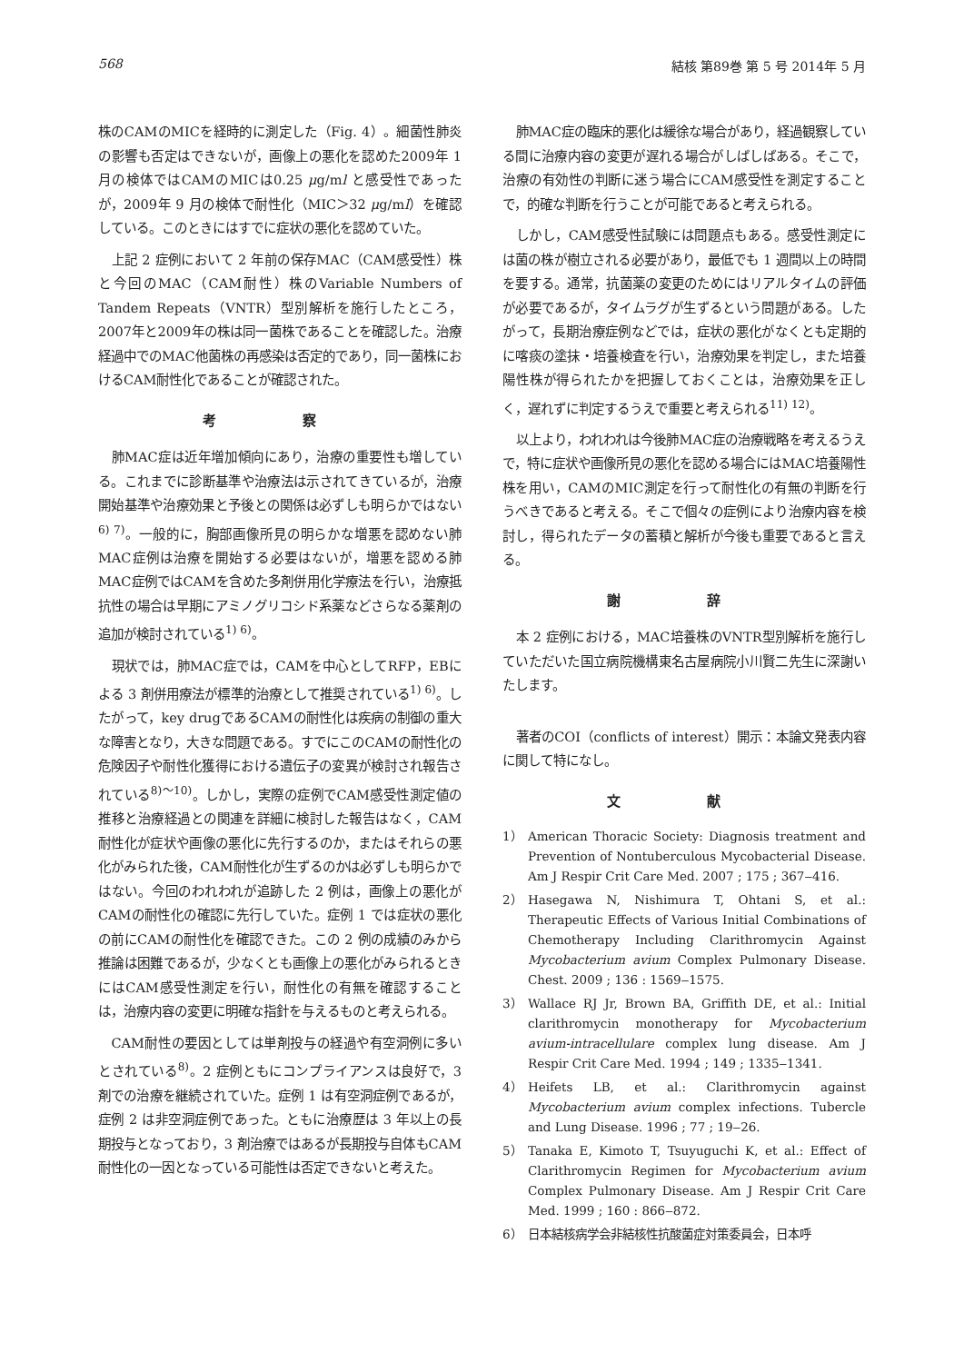568 結核 第89巻 第 5 号 2014年 5 月
株のCAMのMICを経時的に測定した（Fig. 4）。細菌性肺炎の影響も否定はできないが，画像上の悪化を認めた2009年 1 月の検体ではCAMのMICは0.25 μg/ml と感受性であったが，2009年 9 月の検体で耐性化（MIC＞32 μg/ml）を確認している。このときにはすでに症状の悪化を認めていた。
上記 2 症例において 2 年前の保存MAC（CAM感受性）株と今回のMAC（CAM耐性）株のVariable Numbers of Tandem Repeats（VNTR）型別解析を施行したところ，2007年と2009年の株は同一菌株であることを確認した。治療経過中でのMAC他菌株の再感染は否定的であり，同一菌株におけるCAM耐性化であることが確認された。
考 察
肺MAC症は近年増加傾向にあり，治療の重要性も増している。これまでに診断基準や治療法は示されてきているが，治療開始基準や治療効果と予後との関係は必ずしも明らかではない<sup>6) 7)</sup>。一般的に，胸部画像所見の明らかな増悪を認めない肺MAC症例は治療を開始する必要はないが，増悪を認める肺MAC症例ではCAMを含めた多剤併用化学療法を行い，治療抵抗性の場合は早期にアミノグリコシド系薬などさらなる薬剤の追加が検討されている<sup>1) 6)</sup>。
現状では，肺MAC症では，CAMを中心としてRFP，EBによる 3 剤併用療法が標準的治療として推奨されている<sup>1) 6)</sup>。したがって，key drugであるCAMの耐性化は疾病の制御の重大な障害となり，大きな問題である。すでにこのCAMの耐性化の危険因子や耐性化獲得における遺伝子の変異が検討され報告されている<sup>8)～10)</sup>。しかし，実際の症例でCAM感受性測定値の推移と治療経過との関連を詳細に検討した報告はなく，CAM耐性化が症状や画像の悪化に先行するのか，またはそれらの悪化がみられた後，CAM耐性化が生ずるのかは必ずしも明らかではない。今回のわれわれが追跡した 2 例は，画像上の悪化がCAMの耐性化の確認に先行していた。症例 1 では症状の悪化の前にCAMの耐性化を確認できた。この 2 例の成績のみから推論は困難であるが，少なくとも画像上の悪化がみられるときにはCAM感受性測定を行い，耐性化の有無を確認することは，治療内容の変更に明確な指針を与えるものと考えられる。
CAM耐性の要因としては単剤投与の経過や有空洞例に多いとされている<sup>8)</sup>。2 症例ともにコンプライアンスは良好で，3 剤での治療を継続されていた。症例 1 は有空洞症例であるが，症例 2 は非空洞症例であった。ともに治療歴は 3 年以上の長期投与となっており，3 剤治療ではあるが長期投与自体もCAM耐性化の一因となっている可能性は否定できないと考えた。
肺MAC症の臨床的悪化は緩徐な場合があり，経過観察している間に治療内容の変更が遅れる場合がしばしばある。そこで，治療の有効性の判断に迷う場合にCAM感受性を測定することで，的確な判断を行うことが可能であると考えられる。
しかし，CAM感受性試験には問題点もある。感受性測定には菌の株が樹立される必要があり，最低でも 1 週間以上の時間を要する。通常，抗菌薬の変更のためにはリアルタイムの評価が必要であるが，タイムラグが生ずるという問題がある。したがって，長期治療症例などでは，症状の悪化がなくとも定期的に喀痰の塗抹・培養検査を行い，治療効果を判定し，また培養陽性株が得られたかを把握しておくことは，治療効果を正しく，遅れずに判定するうえで重要と考えられる<sup>11) 12)</sup>。
以上より，われわれは今後肺MAC症の治療戦略を考えるうえで，特に症状や画像所見の悪化を認める場合にはMAC培養陽性株を用い，CAMのMIC測定を行って耐性化の有無の判断を行うべきであると考える。そこで個々の症例により治療内容を検討し，得られたデータの蓄積と解析が今後も重要であると言える。
謝 辞
本 2 症例における，MAC培養株のVNTR型別解析を施行していただいた国立病院機構東名古屋病院小川賢二先生に深謝いたします。
著者のCOI（conflicts of interest）開示：本論文発表内容に関して特になし。
文 献
1） American Thoracic Society: Diagnosis treatment and Prevention of Nontuberculous Mycobacterial Disease. Am J Respir Crit Care Med. 2007 ; 175 ; 367‒416.
2） Hasegawa N, Nishimura T, Ohtani S, et al.: Therapeutic Effects of Various Initial Combinations of Chemotherapy Including Clarithromycin Against Mycobacterium avium Complex Pulmonary Disease. Chest. 2009 ; 136 : 1569‒1575.
3） Wallace RJ Jr, Brown BA, Griffith DE, et al.: Initial clarithromycin monotherapy for Mycobacterium avium-intracellulare complex lung disease. Am J Respir Crit Care Med. 1994 ; 149 ; 1335‒1341.
4） Heifets LB, et al.: Clarithromycin against Mycobacterium avium complex infections. Tubercle and Lung Disease. 1996 ; 77 ; 19‒26.
5） Tanaka E, Kimoto T, Tsuyuguchi K, et al.: Effect of Clarithromycin Regimen for Mycobacterium avium Complex Pulmonary Disease. Am J Respir Crit Care Med. 1999 ; 160 : 866‒872.
6） 日本結核病学会非結核性抗酸菌症対策委員会，日本呼